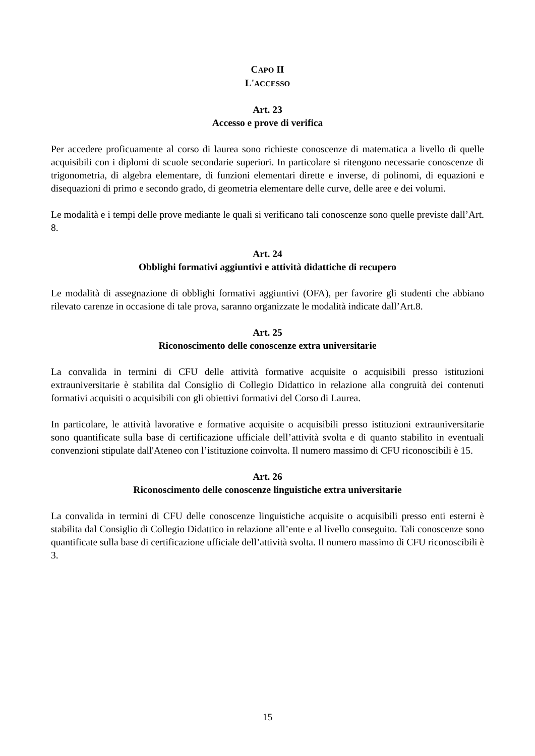CAPO II
L'ACCESSO
Art. 23
Accesso e prove di verifica
Per accedere proficuamente al corso di laurea sono richieste conoscenze di matematica a livello di quelle acquisibili con i diplomi di scuole secondarie superiori. In particolare si ritengono necessarie conoscenze di trigonometria, di algebra elementare, di funzioni elementari dirette e inverse, di polinomi, di equazioni e disequazioni di primo e secondo grado, di geometria elementare delle curve, delle aree e dei volumi.
Le modalità e i tempi delle prove mediante le quali si verificano tali conoscenze sono quelle previste dall’Art. 8.
Art. 24
Obblighi formativi aggiuntivi e attività didattiche di recupero
Le modalità di assegnazione di obblighi formativi aggiuntivi (OFA), per favorire gli studenti che abbiano rilevato carenze in occasione di tale prova, saranno organizzate le modalità indicate dall’Art.8.
Art. 25
Riconoscimento delle conoscenze extra universitarie
La convalida in termini di CFU delle attività formative acquisite o acquisibili presso istituzioni extrauniversitarie è stabilita dal Consiglio di Collegio Didattico in relazione alla congruità dei contenuti formativi acquisiti o acquisibili con gli obiettivi formativi del Corso di Laurea.
In particolare, le attività lavorative e formative acquisite o acquisibili presso istituzioni extrauniversitarie sono quantificate sulla base di certificazione ufficiale dell’attività svolta e di quanto stabilito in eventuali convenzioni stipulate dall'Ateneo con l’istituzione coinvolta. Il numero massimo di CFU riconoscibili è 15.
Art. 26
Riconoscimento delle conoscenze linguistiche extra universitarie
La convalida in termini di CFU delle conoscenze linguistiche acquisite o acquisibili presso enti esterni è stabilita dal Consiglio di Collegio Didattico in relazione all’ente e al livello conseguito. Tali conoscenze sono quantificate sulla base di certificazione ufficiale dell’attività svolta. Il numero massimo di CFU riconoscibili è 3.
15